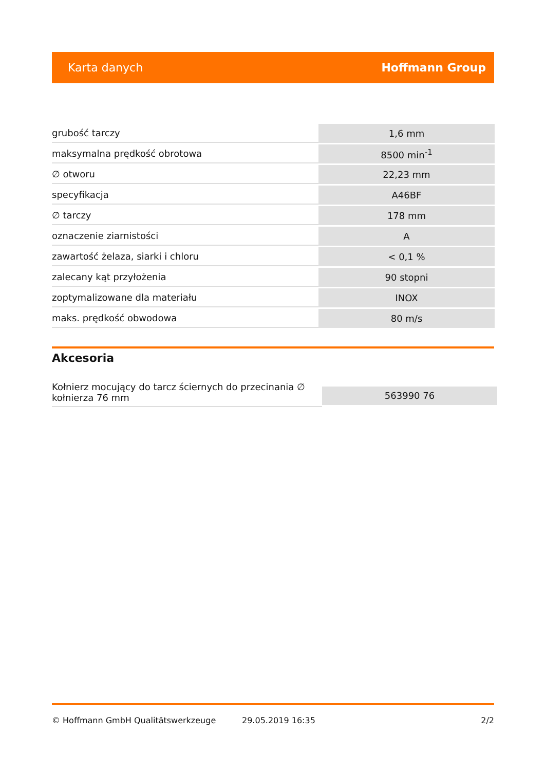Karta danych Hoffmann Group
| grubość tarczy | 1,6 mm |
| maksymalna prędkość obrotowa | 8500 min<sup>-1</sup> |
| ∅ otworu | 22,23 mm |
| specyfikacja | A46BF |
| ∅ tarczy | 178 mm |
| oznaczenie ziarnistości | A |
| zawartość żelaza, siarki i chloru | < 0,1 % |
| zalecany kąt przyłożenia | 90 stopni |
| zoptymalizowane dla materiału | INOX |
| maks. prędkość obwodowa | 80 m/s |
Akcesoria
Kołnierz mocujący do tarcz ściernych do przecinania ∅ kołnierza 76 mm
563990 76
© Hoffmann GmbH Qualitätswerkzeuge 29.05.2019 16:35 2/2